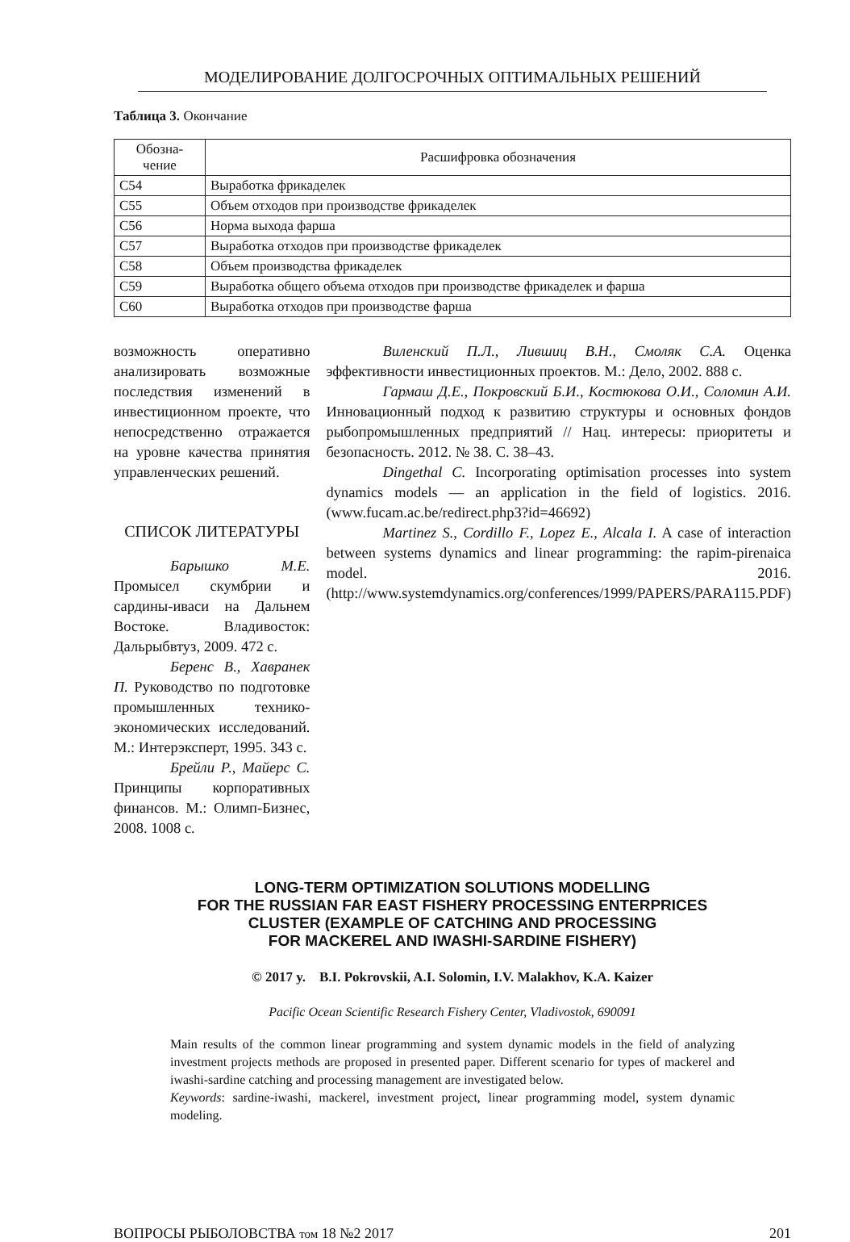МОДЕЛИРОВАНИЕ ДОЛГОСРОЧНЫХ ОПТИМАЛЬНЫХ РЕШЕНИЙ
Таблица 3. Окончание
| Обозна- чение | Расшифровка обозначения |
| --- | --- |
| С54 | Выработка фрикаделек |
| С55 | Объем отходов при производстве фрикаделек |
| С56 | Норма выхода фарша |
| С57 | Выработка отходов при производстве фрикаделек |
| С58 | Объем производства фрикаделек |
| С59 | Выработка общего объема отходов при производстве фрикаделек и фарша |
| С60 | Выработка отходов при производстве фарша |
возможность оперативно анализировать возможные последствия изменений в инвестиционном проекте, что непосредственно отражается на уровне качества принятия управленческих решений.
СПИСОК ЛИТЕРАТУРЫ
Барышко М.Е. Промысел скумбрии и сардины-иваси на Дальнем Востоке. Владивосток: Дальрыбвтуз, 2009. 472 с.
Беренс В., Хавранек П. Руководство по подготовке промышленных технико-экономических исследований. М.: Интерэксперт, 1995. 343 с.
Брейли Р., Майерс С. Принципы корпоративных финансов. М.: Олимп-Бизнес, 2008. 1008 с.
Виленский П.Л., Лившиц В.Н., Смоляк С.А. Оценка эффективности инвестиционных проектов. М.: Дело, 2002. 888 с.
Гармаш Д.Е., Покровский Б.И., Костюкова О.И., Соломин А.И. Инновационный подход к развитию структуры и основных фондов рыбопромышленных предприятий // Нац. интересы: приоритеты и безопасность. 2012. № 38. С. 38–43.
Dingethal C. Incorporating optimisation processes into system dynamics models — an application in the field of logistics. 2016. (www.fucam.ac.be/redirect.php3?id=46692)
Martinez S., Cordillo F., Lopez E., Alcala I. A case of interaction between systems dynamics and linear programming: the rapim-pirenaica model. 2016. (http://www.systemdynamics.org/conferences/1999/PAPERS/PARA115.PDF)
LONG-TERM OPTIMIZATION SOLUTIONS MODELLING
FOR THE RUSSIAN FAR EAST FISHERY PROCESSING ENTERPRICES
CLUSTER (EXAMPLE OF CATCHING AND PROCESSING
FOR MACKEREL AND IWASHI-SARDINE FISHERY)
© 2017 y. B.I. Pokrovskii, A.I. Solomin, I.V. Malakhov, K.A. Kaizer
Pacific Ocean Scientific Research Fishery Center, Vladivostok, 690091
Main results of the common linear programming and system dynamic models in the field of analyzing investment projects methods are proposed in presented paper. Different scenario for types of mackerel and iwashi-sardine catching and processing management are investigated below.
Keywords: sardine-iwashi, mackerel, investment project, linear programming model, system dynamic modeling.
ВОПРОСЫ РЫБОЛОВСТВА том 18 №2 2017 201